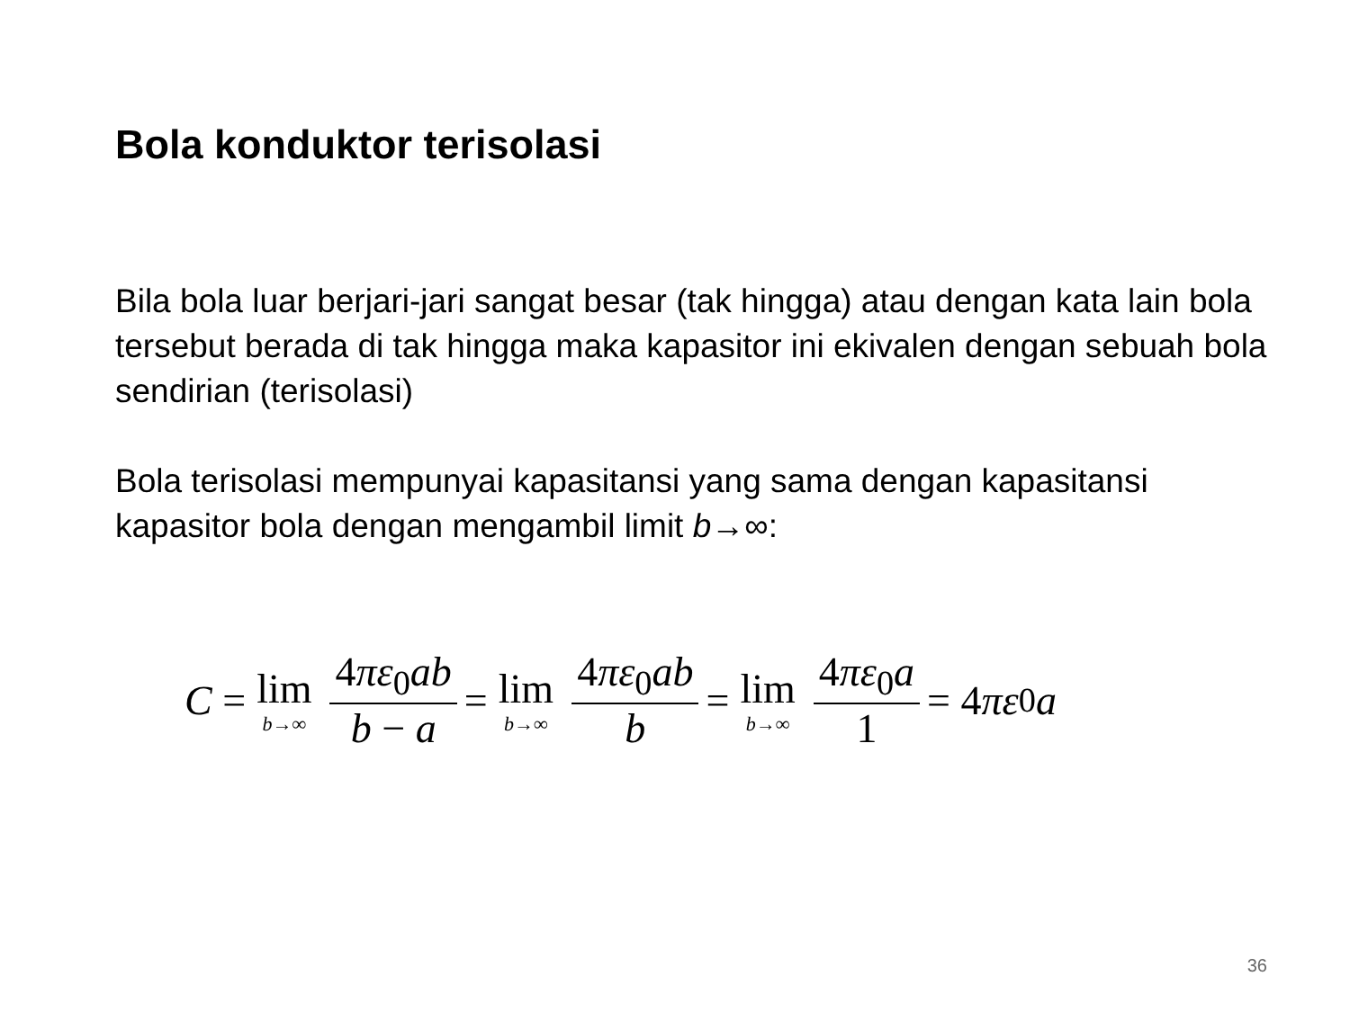Bola konduktor terisolasi
Bila bola luar berjari-jari sangat besar (tak hingga) atau dengan kata lain bola tersebut berada di tak hingga maka kapasitor ini ekivalen dengan sebuah bola sendirian (terisolasi)
Bola terisolasi mempunyai kapasitansi yang sama dengan kapasitansi kapasitor bola dengan mengambil limit b→∞:
C = lim b→∞ 4πε<sub>0</sub>ab b − a = lim b→∞ 4πε<sub>0</sub>ab b = lim b→∞ 4πε<sub>0</sub>a 1 = 4 πε<sub>0</sub> a
36